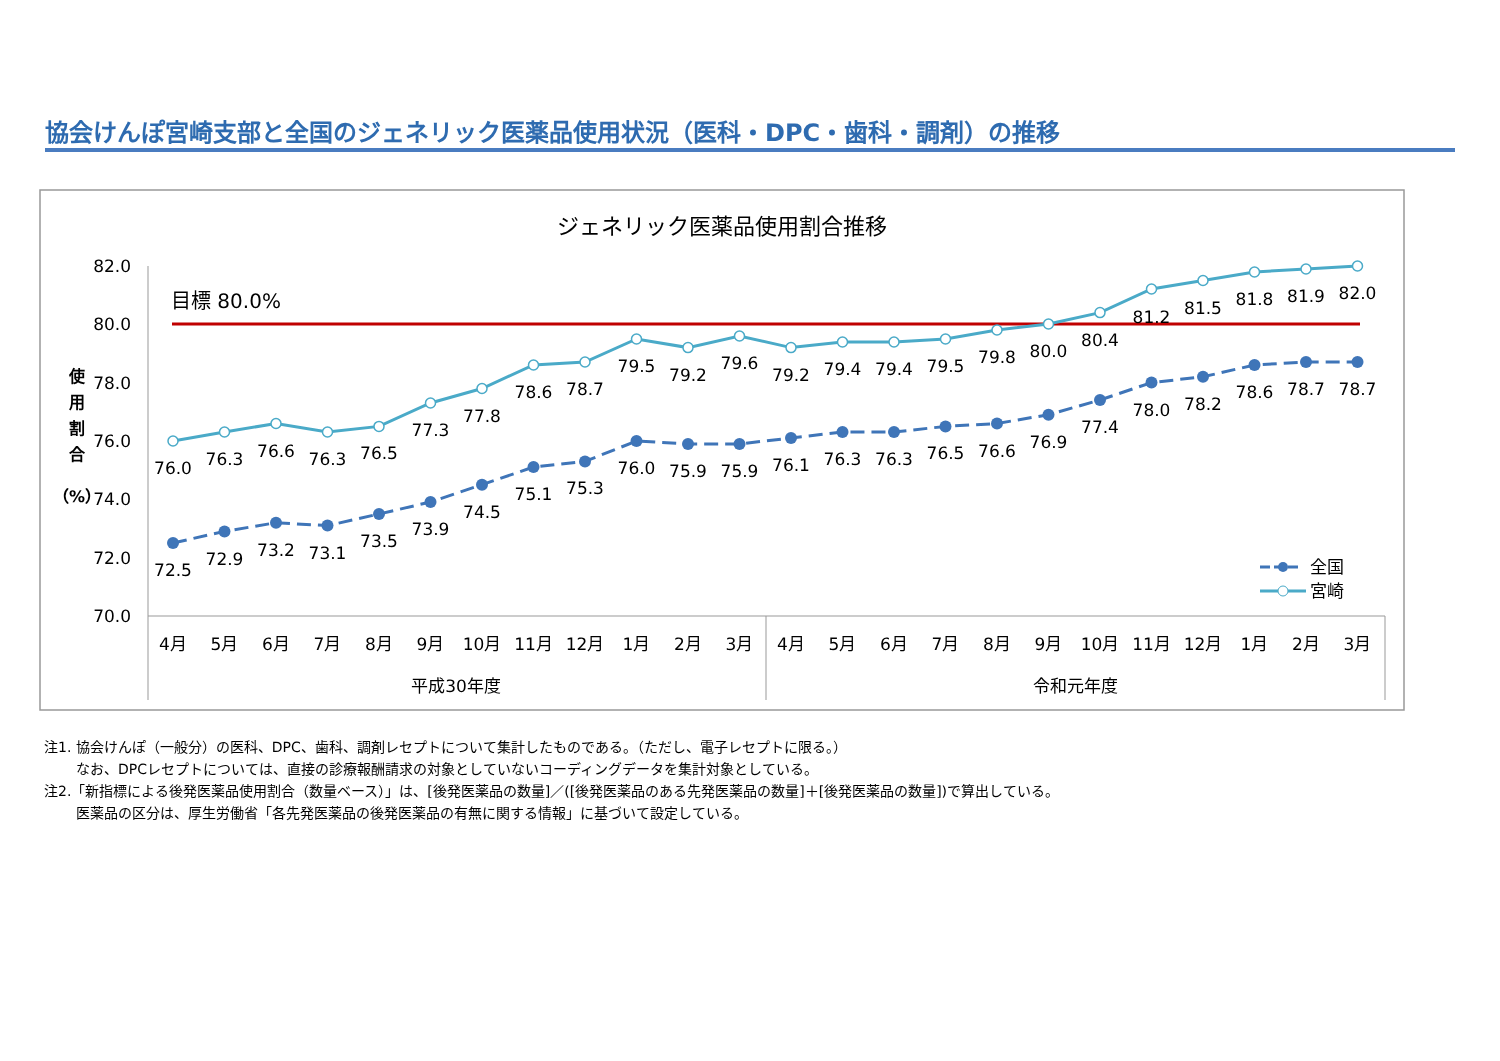協会けんぽ宮崎支部と全国のジェネリック医薬品使用状況（医科・DPC・歯科・調剤）の推移
ジェネリック医薬品使用割合推移
82.0
80.0
78.0
76.0
74.0
72.0
70.0
使
用
割
合
（%）
目標 80.0%
76.0
76.3
76.6
76.3
76.5
77.3
77.8
78.6
78.7
79.5
79.2
79.6
79.2
79.4
79.4
79.5
79.8
80.0
80.4
81.2
81.5
81.8
81.9
82.0
72.5
72.9
73.2
73.1
73.5
73.9
74.5
75.1
75.3
76.0
75.9
75.9
76.1
76.3
76.3
76.5
76.6
76.9
77.4
78.0
78.2
78.6
78.7
78.7
全国
宮崎
4月
5月
6月
7月
8月
9月
10月
11月
12月
1月
2月
3月
4月
5月
6月
7月
8月
9月
10月
11月
12月
1月
2月
3月
平成30年度
令和元年度
注1. 協会けんぽ（一般分）の医科、DPC、歯科、調剤レセプトについて集計したものである。（ただし、電子レセプトに限る。）
なお、DPCレセプトについては、直接の診療報酬請求の対象としていないコーディングデータを集計対象としている。
注2.「新指標による後発医薬品使用割合（数量ベース）」は、[後発医薬品の数量]／([後発医薬品のある先発医薬品の数量]＋[後発医薬品の数量])で算出している。
医薬品の区分は、厚生労働省「各先発医薬品の後発医薬品の有無に関する情報」に基づいて設定している。